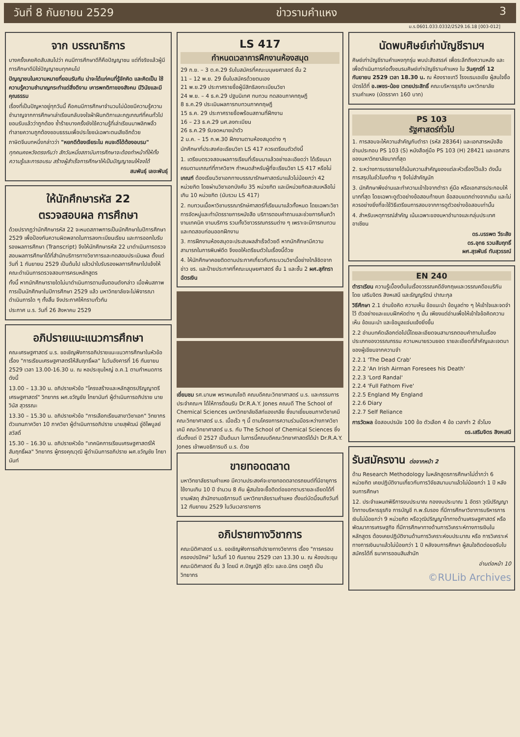วันที่ 8 กันยายน 2529 ข่าวรามคำแหง 3
ม.ร.0601.033.0332/2529.16.18 [003-012]
จาก บรรณาธิการ
บางครั้งเคยคิดสับสนไปว่า คนมีการศึกษาดีก็คือปัญญาชน แต่ที่จริงแล้วผู้มีการศึกษาดีมิใช่ปัญญาชนทุกคนไป
ปัญญาชนในความหมายที่ยอมรับกัน น่าจะได้แก่คนที่รู้จักคิด และคิดเป็น ใช้ความรู้ความชำนาญกระทำแต่สิ่งดีงาม เคารพกติกาของสังคม มีวินัยและมีคุณธรรม
เรื่องที่เป็นปัญหาอยู่ทุกวันนี้ คือคนมีการศึกษาจำนวนไม่น้อยมีความรู้ความชำนาญจากการศึกษาเล่าเรียนกลับจงใจฝ่าฝืนกติกาและกฎเกณฑ์ที่คนทั่วไปยอมรับแล้วว่าถูกต้อง ซ้ำร้ายบางครั้งยังใช้ความรู้ที่เล่าเรียนมาพลิกพลิ้วทำลายความถูกต้องชอบธรรมเพื่อประโยชน์เฉพาะตนเสียอีกด้วย
ภาษิตจีนบทหนึ่งกล่าวว่า "หยกดีต้องเจียระไน คนจะดีได้ต้องอบรม"
ทุกคนคงหวังตรงกันว่า สักวันหนึ่งสถาบันการศึกษาจะต้องทำหน้าที่ให้ทั้งความรู้และการอบรม สร้างผู้สำเร็จการศึกษาให้เป็นปัญญาชนให้จงได้
สมพันธุ์ เลขะพันธุ์
ให้นักศึกษารหัส 22
ตรวจสอบผล การศึกษา
ด้วยปรากฏว่านักศึกษารหัส 22 จะหมดสภาพการเป็นนักศึกษาในปีการศึกษา 2529 เพื่อป้องกันความผิดพลาดในการลงทะเบียนเรียน และการออกใบรับรองผลการศึกษา (Transcript) จึงให้นักศึกษารหัส 22 มาดำเนินการตรวจสอบผลการศึกษาได้ที่สำนักบริการทางวิชาการและทดสอบประเมินผล ตั้งแต่วันที่ 1 กันยายน 2529 เป็นต้นไป แล้วนำใบรับรองผลการศึกษาไปแจ้งให้คณะดำเนินการตรวจสอบการครบหลักสูตร
ทั้งนี้ หากนักศึกษารายใดไม่มาดำเนินการตามขั้นตอนดังกล่าว เมื่อพ้นสภาพการเป็นนักศึกษาในปีการศึกษา 2529 แล้ว มหาวิทยาลัยจะไม่พิจารณาดำเนินการใด ๆ ทั้งสิ้น จึงประกาศให้ทราบทั่วกัน
ประกาศ ม.ร. วันที่ 26 สิงหาคม 2529
อภิปรายแนะแนวการศึกษา
คณะเศรษฐศาสตร์ ม.ร. ขอเชิญฟังการอภิปรายแนะแนวการศึกษาในหัวข้อเรื่อง "การเรียนเศรษฐศาสตร์ให้สัมฤทธิ์ผล" ในวันอังคารที่ 16 กันยายน 2529 เวลา 13.00-16.30 น. ณ หอประชุมใหญ่ อ.ค.1 ตามกำหนดการ ดังนี้
13.00 – 13.30 น. อภิปรายหัวข้อ "โครงสร้างและหลักสูตรปริญญาตรีเศรษฐศาสตร์" วิทยากร ผศ.ขวัญชัย ไทยานันท์ ผู้ดำเนินการอภิปราย นายวินัส สุวรรณะ
13.30 – 15.30 น. อภิปรายหัวข้อ "การเลือกเรียนสาขาวิชาเอก" วิทยากร ตัวแทนภาควิชา 10 ภาควิชา ผู้ดำเนินการอภิปราย นายสุพัฒน์ อู่อิไพบูลย์สวัสดิ์
15.30 – 16.30 น. อภิปรายหัวข้อ "เทคนิคการเรียนเศรษฐศาสตร์ให้สัมฤทธิ์ผล" วิทยากร ผู้ทรงคุณวุฒิ ผู้ดำเนินการอภิปราย ผศ.ขวัญชัย ไทยานันท์
LS 417
กำหนดเวลาการฝึกงานห้องสมุด
29 ก.ย. – 3 ต.ค.29 รับใบสมัครที่คณะมนุษยศาสตร์ ชั้น 2
11 – 12 พ.ย. 29 ยื่นใบสมัครด้วยตนเอง
21 พ.ย.29 ประกาศรายชื่อผู้มีสิทธิลงทะเบียนวิชา
24 พ.ย. – 4 ธ.ค.29 ปฐมนิเทศ ทบทวน ทดสอบภาคทฤษฎี
8 ธ.ค.29 ประเมินผลการทบทวนภาคทฤษฎี
15 ธ.ค. 29 ประกาศรายชื่อพร้อมสถานที่ฝึกงาน
16 – 23 ธ.ค.29 นศ.ลงทะเบียน
26 ธ.ค.29 รับจดหมายนำตัว
2 ม.ค. – 15 ก.พ.30 ฝึกงานตามห้องสมุดต่าง ๆ
นักศึกษาที่ประสงค์จะเรียนวิชา LS 417 ควรเตรียมตัวดังนี้
1. เตรียมตรวจสอบผลการเรียนที่เรียนมาแล้วอย่างละเอียดว่า ได้เรียนมาครบตามเกณฑ์ที่ภาควิชาฯ กำหนดสำหรับผู้ที่จะเรียนวิชา LS 417 หรือไม่
เกณฑ์ ต้องเรียนวิชาเอกทางบรรณารักษศาสตร์มาแล้วไม่น้อยกว่า 42 หน่วยกิต โดยผ่านวิชาเอกบังคับ 35 หน่วยกิต และมีหน่วยกิตสะสมเหลือไม่เกิน 10 หน่วยกิต (นับรวม LS 417)
2. ทบทวนเนื้อหาวิชาบรรณารักษ์ศาสตร์ที่เรียนมาแล้วทั้งหมด โดยเฉพาะวิชา การจัดหมู่และทำบัตรรายการหนังสือ บริการตอบคำถามและช่วยการค้นคว้า งานเทคนิค งานบริการ รวมทั้งวิชาวรรณกรรมต่าง ๆ เพราะจะมีการทบทวนและทดสอบก่อนออกฝึกงาน
3. การฝึกงานห้องสมุดจะประสบผลสำเร็จด้วยดี หากนักศึกษามีความสามารถในการพิมพ์ดีด จึงขอให้เตรียมตัวในเรื่องนี้ด้วย
4. ให้นักศึกษาคอยติดตามประกาศเกี่ยวกับกระบวนวิชานี้อย่างใกล้ชิดจากข่าว ขร. และป้ายประกาศที่คณะมนุษยศาสตร์ ชั้น 1 และชั้น 2 ผศ.สุภัทรา ฉัตรเงิน
เยี่ยมชม รศ.มานพ พราหมณโชติ คณบดีคณะวิทยาศาสตร์ ม.ร. และกรรมการประจำคณะฯ ได้ให้การต้อนรับ Dr.R.A.Y. Jones คณบดี The School of Chemical Sciences มหาวิทยาลัยอีสท์แองเกลีย ซึ่งมาเยี่ยมชมภาควิชาเคมี คณะวิทยาศาสตร์ ม.ร. เมื่อเร็ว ๆ นี้ ตามโครงการความร่วมมือระหว่างภาควิชาเคมี คณะวิทยาศาสตร์ ม.ร. กับ The School of Chemical Sciences ซึ่งเริ่มตั้งแต่ ปี 2527 เป็นต้นมา ในการนี้คณบดีคณะวิทยาศาสตร์ได้นำ Dr.R.A.Y. Jones เข้าพบอธิการบดี ม.ร. ด้วย
ขายทอดตลาด
มหาวิทยาลัยรามคำแหง มีความประสงค์จะขายทอดตลาดรถยนต์ที่มีอายุการใช้งานเกิน 10 ปี จำนวน 8 คัน ผู้สนใจจะซื้อติดต่อขอทราบรายละเอียดได้ที่ งานพัสดุ สำนักงานอธิการบดี มหาวิทยาลัยรามคำแหง ตั้งแต่บัดนี้จนถึงวันที่ 12 กันยายน 2529 ในวันเวลาราชการ
อภิปรายทางวิชาการ
คณะนิติศาสตร์ ม.ร. ขอเชิญฟังการอภิปรายทางวิชาการ เรื่อง "การครอบครองปรปักษ์" ในวันที่ 10 กันยายน 2529 เวลา 13.30 น. ณ ห้องประชุม คณะนิติศาสตร์ ชั้น 3 โดยมี ศ.ปัญญัติ สุขีวะ และอ.นิกร เวชภูติ เป็นวิทยากร
นัดพบศิษย์เก่าบัญชีรามฯ
ศิษย์เก่าบัญชีรามคำแหงทุกรุ่น พบปะสังสรรค์ เพื่อระลึกถึงความหลัง และเพื่อดำเนินการก่อตั้งชมรมศิษย์เก่าบัญชีรามคำแหง ใน วันศุกร์ที่ 12 กันยายน 2529 เวลา 18.30 น. ณ ห้องราชเทวี โรงแรมเอเชีย ผู้สนใจซื้อบัตรได้ที่ อ.เพชร-น้อย เวทยประสิทธิ์ คณะบริหารธุรกิจ มหาวิทยาลัยรามคำแหง (บัตรราคา 160 บาท)
PS 103
รัฐศาสตร์ทั่วไป
1. การสอบจะให้ความสำคัญกับตำรา (รหัส 28364) และเอกสารหนังสืออ่านประกอบ PS 103 (S) หนังสือคู่มือ PS 103 (H) 28421 และเอกสารของมหาวิทยาลัยมากที่สุด
2. ระหว่างการบรรยายได้เน้นความสำคัญของแต่ละหัวเรื่องไว้แล้ว ดังนั้น การสรุปในชั่วโมงท้าย ๆ จึงไม่สำคัญนัก
3. นักศึกษาพึงอ่านและทำความเข้าใจจากตำรา คู่มือ หรือเอกสารประกอบให้มากที่สุด โดยเฉพาะดูตัวอย่างข้อสอบท้ายบท ข้อสอบแตกต่างจากเดิม และไม่ควรอย่างยิ่งที่จะใช้วิธีเตรียมการสอบจากการดูตัวอย่างข้อสอบเท่านั้น
4. สำหรับเหตุการณ์สำคัญ เน้นเฉพาะของมหาอำนาจและกลุ่มประเทศอาเซียน
ดร.บรรพต วีระสัย
ดร.อุทธ รวมสัมฤทธิ์
ผศ.สุรพันธ์ ทับสุวรรณ์
EN 240
ตำราเรียน ความรู้เบื้องต้นในเรื่องวรรณคดีอังกฤษและวรรณคดีอเมริกัน โดย เสริมจิตร สิงหเสนี และธัญญรัตน์ ปาณะกุล
วิธีศึกษา 2.1 อ่านข้อคิด ความเห็น ข้อแนะนำ ข้อมูลต่าง ๆ ให้เข้าใจและจดจำไว้ ตัวอย่างและแบบฝึกหัดต่าง ๆ นั้น เพียงแต่อ่านเพื่อให้เข้าใจข้อคิดความเห็น ข้อแนะนำ และข้อมูลแจ่มแจ้งยิ่งขึ้น
2.2 อ่านบทคัดเลือกต่อไปนี้โดยละเอียดจนสามารถตอบคำถามในเรื่อง ประเภทของวรรณกรรม ความหมายรวมยอด รายละเอียดที่สำคัญและเจตนาของผู้เขียนจากความจำ
2.2.1 'The Dead Crab'
2.2.2 'An Irish Airman Foresees his Death'
2.2.3 'Lord Randal'
2.2.4 'Full Fathom Five'
2.2.5 England My England
2.2.6 Diary
2.2.7 Self Reliance
การวัดผล ข้อสอบปรนัย 100 ข้อ ตัวเลือก 4 ข้อ เวลาทำ 2 ชั่วโมง
ดร.เสริมจิตร สิงหเสนี
รับสมัครงาน ต่อจากหน้า 2
ด้าน Research Methodology ในหลักสูตรการศึกษาไม่ต่ำกว่า 6 หน่วยกิต เคยปฏิบัติงานเกี่ยวกับการวิจัยสนามมาแล้วไม่น้อยกว่า 1 ปี หลังจบการศึกษา
12. ประจำแผนกพิธีการงบประมาณ กองงบประมาณ 1 อัตรา วุฒิปริญญาโททางบริหารธุรกิจ การบัญชี ก.พ.รับรอง ที่มีการศึกษาวิชาการบริหารการเงินไม่น้อยกว่า 9 หน่วยกิต หรือวุฒิปริญญาโททางด้านเศรษฐศาสตร์ หรือพัฒนาการเศรษฐกิจ ที่มีการศึกษาทางด้านการวิเคราะห์ทางการเงินในหลักสูตร ต้องเคยปฏิบัติงานด้านการวิเคราะห์งบประมาณ หรือ การวิเคราะห์ทางการเงินมาแล้วไม่น้อยกว่า 1 ปี หลังจบการศึกษา ผู้สนใจติดต่อขอรับใบสมัครได้ที่ ธนาคารออมสินสำนัก
อ่านต่อหน้า 10
©RULib Archives